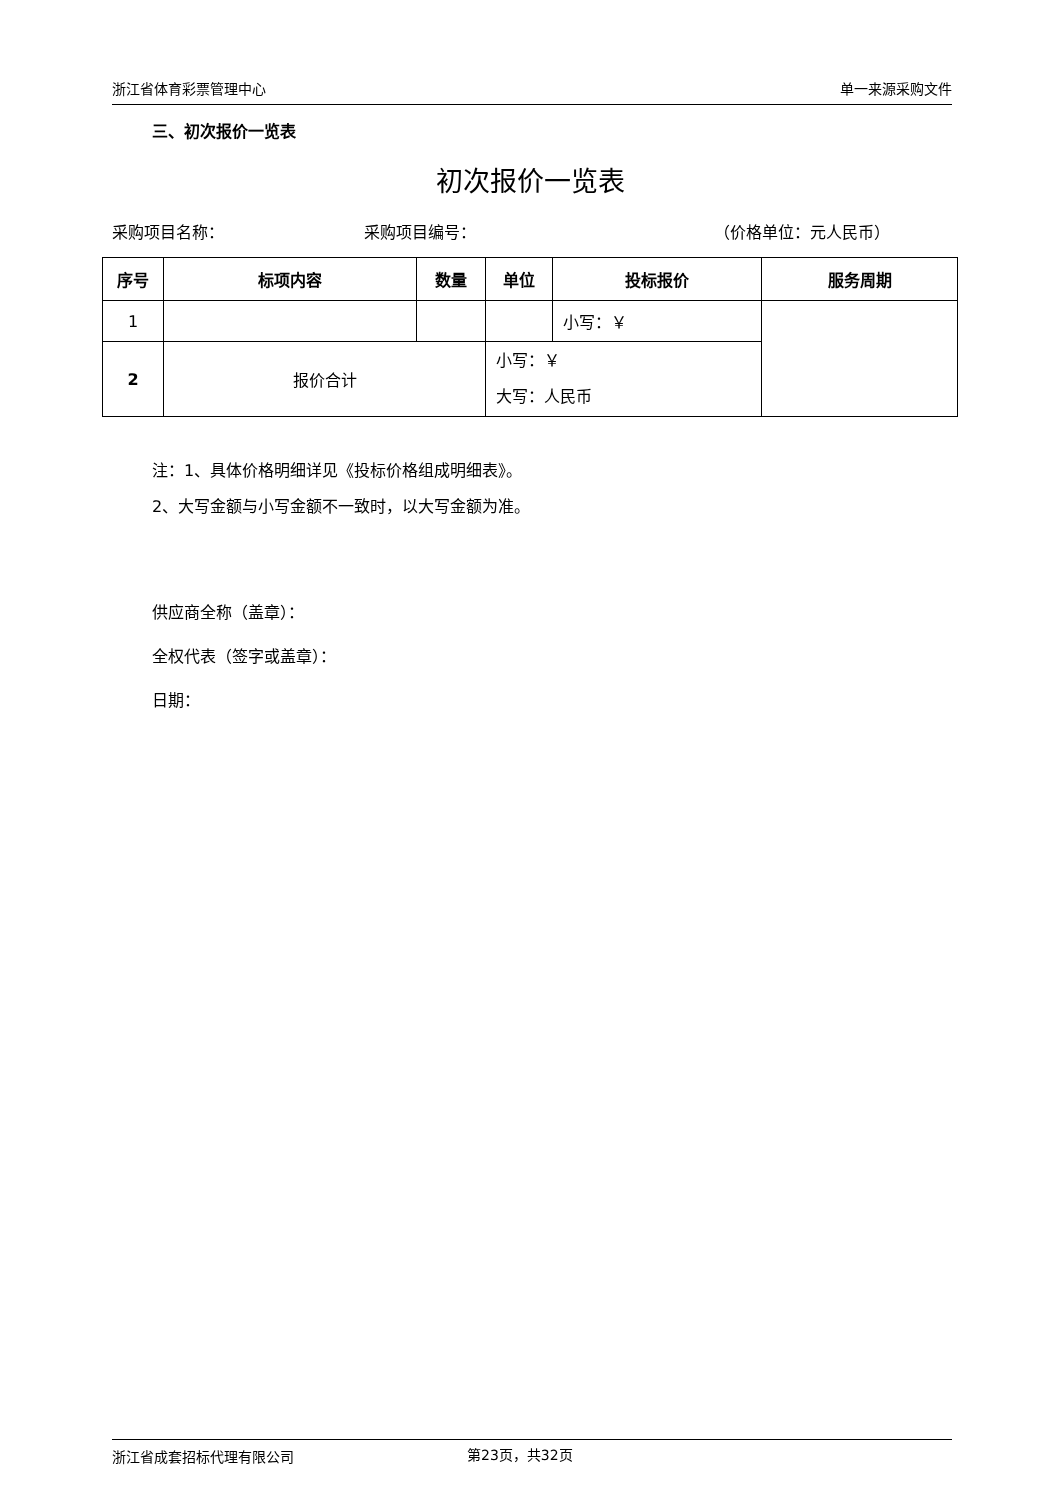浙江省体育彩票管理中心 单一来源采购文件
三、初次报价一览表
初次报价一览表
采购项目名称： 采购项目编号： （价格单位：元人民币）
| 序号 | 标项内容 | 数量 | 单位 | 投标报价 | 服务周期 |
| --- | --- | --- | --- | --- | --- |
| 1 | | | | 小写：￥ | |
| 2 | 报价合计 | | 小写：￥ 大写：人民币 | | |
注：1、具体价格明细详见《投标价格组成明细表》。
2、大写金额与小写金额不一致时，以大写金额为准。
供应商全称（盖章）：
全权代表（签字或盖章）：
日期：
浙江省成套招标代理有限公司 第23页，共32页